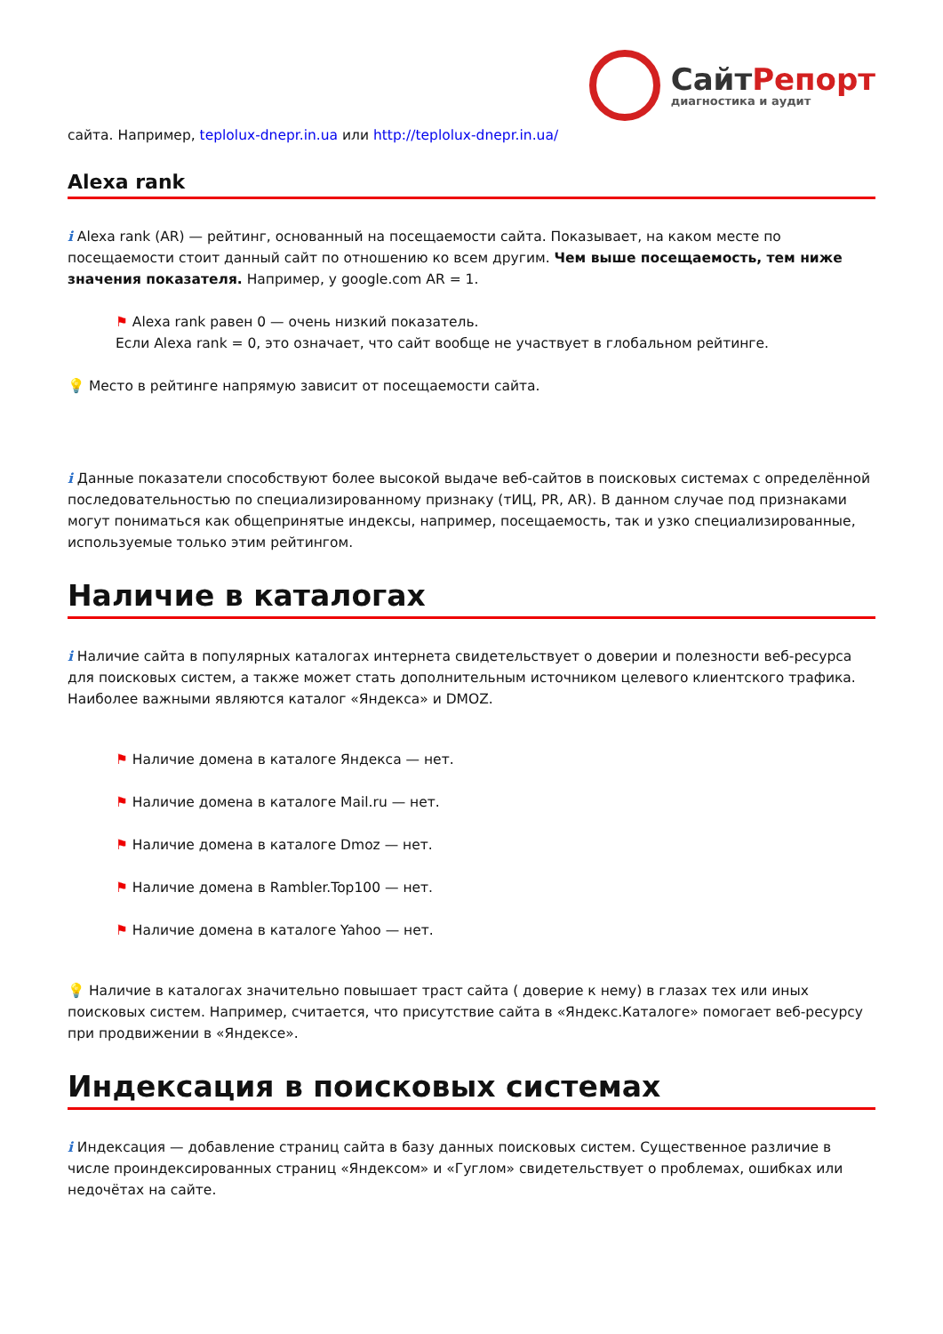СайтРепорт
диагностика и аудит
сайта. Например, teplolux-dnepr.in.ua или http://teplolux-dnepr.in.ua/
Alexa rank
i Alexa rank (AR) — рейтинг, основанный на посещаемости сайта. Показывает, на каком месте по посещаемости стоит данный сайт по отношению ко всем другим. Чем выше посещаемость, тем ниже значения показателя. Например, у google.com AR = 1.
⚑ Alexa rank равен 0 — очень низкий показатель.
Если Alexa rank = 0, это означает, что сайт вообще не участвует в глобальном рейтинге.
💡 Место в рейтинге напрямую зависит от посещаемости сайта.
i Данные показатели способствуют более высокой выдаче веб-сайтов в поисковых системах с определённой последовательностью по специализированному признаку (тИЦ, PR, AR). В данном случае под признаками могут пониматься как общепринятые индексы, например, посещаемость, так и узко специализированные, используемые только этим рейтингом.
Наличие в каталогах
i Наличие сайта в популярных каталогах интернета свидетельствует о доверии и полезности веб-ресурса для поисковых систем, а также может стать дополнительным источником целевого клиентского трафика. Наиболее важными являются каталог «Яндекса» и DMOZ.
⚑ Наличие домена в каталоге Яндекса — нет.
⚑ Наличие домена в каталоге Mail.ru — нет.
⚑ Наличие домена в каталоге Dmoz — нет.
⚑ Наличие домена в Rambler.Top100 — нет.
⚑ Наличие домена в каталоге Yahoo — нет.
💡 Наличие в каталогах значительно повышает траст сайта ( доверие к нему) в глазах тех или иных поисковых систем. Например, считается, что присутствие сайта в «Яндекс.Каталоге» помогает веб-ресурсу при продвижении в «Яндексе».
Индексация в поисковых системах
i Индексация — добавление страниц сайта в базу данных поисковых систем. Существенное различие в числе проиндексированных страниц «Яндексом» и «Гуглом» свидетельствует о проблемах, ошибках или недочётах на сайте.